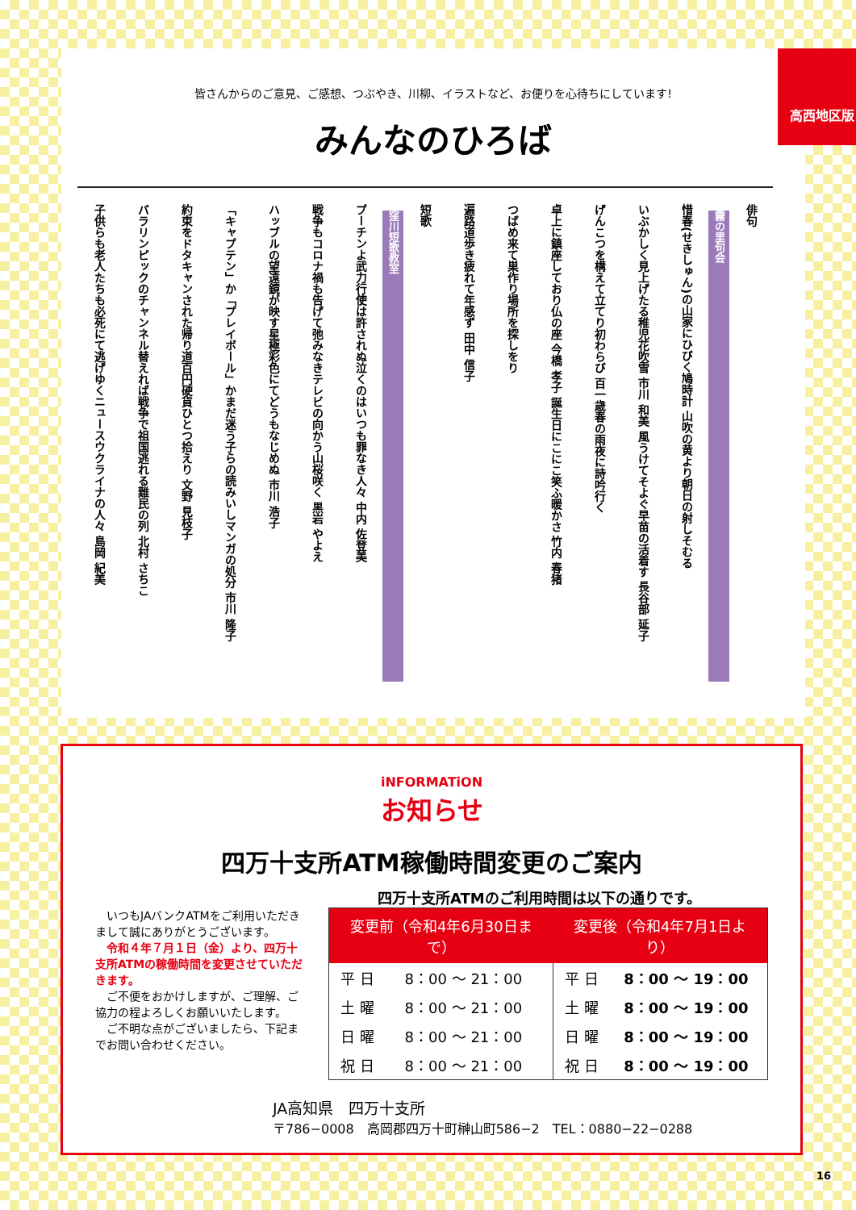高西地区版
皆さんからのご意見、ご感想、つぶやき、川柳、イラストなど、お便りを心待ちにしています!
みんなのひろば
俳句
霧の里句会
惜春(せきしゅん)の山家にひびく鳩時計 山吹の黄より朝日の射しそむる
いぶかしく見上げたる稚児花吹雪 市川 和美 風うけてそよぐ早苗の活着す 長谷部 延子
げんこつを構えて立てり初わらび 百一歳春の雨夜に詩吟行く
卓上に鎮座しており仏の座 今橋 孝子 誕生日にこにこ笑ふ暖かさ 竹内 春猪
つばめ来て巣作り場所を探しをり
遍路道歩き疲れて年感ず 田中 信子
短歌
窪川短歌教室
プーチンよ武力行使は許されぬ泣くのはいつも罪なき人々 中内 佐登美
戦争もコロナ禍も告げて弛みなきテレビの向かう山桜咲く 黒岩 やよえ
ハッブルの望遠鏡が映す星極彩色にてどうもなじめぬ 市川 浩子
「キャプテン」か「プレイボール」かまだ迷う子らの読みいしマンガの処分 市川 隆子
約束をドタキャンされた帰り道百円硬貨ひとつ拾えり 文野 見枝子
パラリンピックのチャンネル替えれば戦争で祖国逃れる難民の列 北村 さちこ
子供らも老人たちも必死にて逃げゆくニュースウクライナの人々 島岡 紀美
iNFORMATiON
お知らせ
四万十支所ATM稼働時間変更のご案内
四万十支所ATMのご利用時間は以下の通りです。
　いつもJAバンクATMをご利用いただきまして誠にありがとうございます。
　令和４年７月１日（金）より、四万十支所ATMの稼働時間を変更させていただきます。
　ご不便をおかけしますが、ご理解、ご協力の程よろしくお願いいたします。
　ご不明な点がございましたら、下記までお問い合わせください。
| 変更前（令和4年6月30日まで） | | 変更後（令和4年7月1日より） | |
| --- | --- | --- | --- |
| 平 日 | 8：00 ～ 21：00 | 平 日 | 8：00 ～ 19：00 |
| 土 曜 | 8：00 ～ 21：00 | 土 曜 | 8：00 ～ 19：00 |
| 日 曜 | 8：00 ～ 21：00 | 日 曜 | 8：00 ～ 19：00 |
| 祝 日 | 8：00 ～ 21：00 | 祝 日 | 8：00 ～ 19：00 |
JA高知県　四万十支所
〒786−0008　高岡郡四万十町榊山町586−2　TEL：0880−22−0288
16